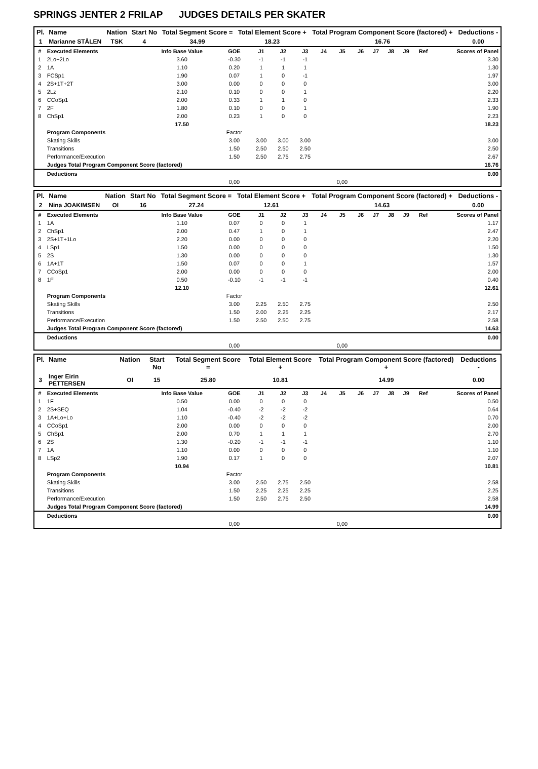SPRINGS JENTER 2 FRILAP JUDGES DETAILS PER SKATER
| Pl. | Name | Nation | Start No | Total Segment Score = | Total Element Score + | Total Program Component Score (factored) + | Deductions - |
| --- | --- | --- | --- | --- | --- | --- | --- |
| 1 | Marianne STÅLEN | TSK | 4 | 34.99 | 18.23 | 16.76 | 0.00 |
| # | Executed Elements | Info Base Value | GOE | J1 | J2 | J3 | J4 | J5 | J6 | J7 | J8 | J9 | Ref | Scores of Panel |
| --- | --- | --- | --- | --- | --- | --- | --- | --- | --- | --- | --- | --- | --- | --- |
| 1 | 2Lo+2Lo | 3.60 | -0.30 | -1 | -1 | -1 | | | | | | | | 3.30 |
| 2 | 1A | 1.10 | 0.20 | 1 | 1 | 1 | | | | | | | | 1.30 |
| 3 | FCSp1 | 1.90 | 0.07 | 1 | 0 | -1 | | | | | | | | 1.97 |
| 4 | 2S+1T+2T | 3.00 | 0.00 | 0 | 0 | 0 | | | | | | | | 3.00 |
| 5 | 2Lz | 2.10 | 0.10 | 0 | 0 | 1 | | | | | | | | 2.20 |
| 6 | CCoSp1 | 2.00 | 0.33 | 1 | 1 | 0 | | | | | | | | 2.33 |
| 7 | 2F | 1.80 | 0.10 | 0 | 0 | 1 | | | | | | | | 1.90 |
| 8 | ChSp1 | 2.00 | 0.23 | 1 | 0 | 0 | | | | | | | | 2.23 |
| | | 17.50 | | | | | | | | | | | | 18.23 |
| | Program Components | | Factor | | | | | | | | | | | |
| | Skating Skills | | 3.00 | 3.00 | 3.00 | 3.00 | | | | | | | | 3.00 |
| | Transitions | | 1.50 | 2.50 | 2.50 | 2.50 | | | | | | | | 2.50 |
| | Performance/Execution | | 1.50 | 2.50 | 2.75 | 2.75 | | | | | | | | 2.67 |
| | Judges Total Program Component Score (factored) | | | | | | | | | | | | | 16.76 |
| | Deductions | | | | | | | | | | | | | 0.00 |
| | | | 0,00 | | | | | 0,00 | | | | | | |
| Pl. | Name | Nation | Start No | Total Segment Score = | Total Element Score + | Total Program Component Score (factored) + | Deductions - |
| --- | --- | --- | --- | --- | --- | --- | --- |
| 2 | Nina JOAKIMSEN | OI | 16 | 27.24 | 12.61 | 14.63 | 0.00 |
| # | Executed Elements | Info Base Value | GOE | J1 | J2 | J3 | J4 | J5 | J6 | J7 | J8 | J9 | Ref | Scores of Panel |
| --- | --- | --- | --- | --- | --- | --- | --- | --- | --- | --- | --- | --- | --- | --- |
| 1 | 1A | 1.10 | 0.07 | 0 | 0 | 1 | | | | | | | | 1.17 |
| 2 | ChSp1 | 2.00 | 0.47 | 1 | 0 | 1 | | | | | | | | 2.47 |
| 3 | 2S+1T+1Lo | 2.20 | 0.00 | 0 | 0 | 0 | | | | | | | | 2.20 |
| 4 | LSp1 | 1.50 | 0.00 | 0 | 0 | 0 | | | | | | | | 1.50 |
| 5 | 2S | 1.30 | 0.00 | 0 | 0 | 0 | | | | | | | | 1.30 |
| 6 | 1A+1T | 1.50 | 0.07 | 0 | 0 | 1 | | | | | | | | 1.57 |
| 7 | CCoSp1 | 2.00 | 0.00 | 0 | 0 | 0 | | | | | | | | 2.00 |
| 8 | 1F | 0.50 | -0.10 | -1 | -1 | -1 | | | | | | | | 0.40 |
| | | 12.10 | | | | | | | | | | | | 12.61 |
| | Program Components | | Factor | | | | | | | | | | | |
| | Skating Skills | | 3.00 | 2.25 | 2.50 | 2.75 | | | | | | | | 2.50 |
| | Transitions | | 1.50 | 2.00 | 2.25 | 2.25 | | | | | | | | 2.17 |
| | Performance/Execution | | 1.50 | 2.50 | 2.50 | 2.75 | | | | | | | | 2.58 |
| | Judges Total Program Component Score (factored) | | | | | | | | | | | | | 14.63 |
| | Deductions | | | | | | | | | | | | | 0.00 |
| | | | 0,00 | | | | | 0,00 | | | | | | |
| Pl. | Name | Nation | Start No | Total Segment Score = | Total Element Score + | Total Program Component Score (factored) + | Deductions - |
| --- | --- | --- | --- | --- | --- | --- | --- |
| 3 | Inger Eirin PETTERSEN | OI | 15 | 25.80 | 10.81 | 14.99 | 0.00 |
| # | Executed Elements | Info Base Value | GOE | J1 | J2 | J3 | J4 | J5 | J6 | J7 | J8 | J9 | Ref | Scores of Panel |
| --- | --- | --- | --- | --- | --- | --- | --- | --- | --- | --- | --- | --- | --- | --- |
| 1 | 1F | 0.50 | 0.00 | 0 | 0 | 0 | | | | | | | | 0.50 |
| 2 | 2S+SEQ | 1.04 | -0.40 | -2 | -2 | -2 | | | | | | | | 0.64 |
| 3 | 1A+Lo+Lo | 1.10 | -0.40 | -2 | -2 | -2 | | | | | | | | 0.70 |
| 4 | CCoSp1 | 2.00 | 0.00 | 0 | 0 | 0 | | | | | | | | 2.00 |
| 5 | ChSp1 | 2.00 | 0.70 | 1 | 1 | 1 | | | | | | | | 2.70 |
| 6 | 2S | 1.30 | -0.20 | -1 | -1 | -1 | | | | | | | | 1.10 |
| 7 | 1A | 1.10 | 0.00 | 0 | 0 | 0 | | | | | | | | 1.10 |
| 8 | LSp2 | 1.90 | 0.17 | 1 | 0 | 0 | | | | | | | | 2.07 |
| | | 10.94 | | | | | | | | | | | | 10.81 |
| | Program Components | | Factor | | | | | | | | | | | |
| | Skating Skills | | 3.00 | 2.50 | 2.75 | 2.50 | | | | | | | | 2.58 |
| | Transitions | | 1.50 | 2.25 | 2.25 | 2.25 | | | | | | | | 2.25 |
| | Performance/Execution | | 1.50 | 2.50 | 2.75 | 2.50 | | | | | | | | 2.58 |
| | Judges Total Program Component Score (factored) | | | | | | | | | | | | | 14.99 |
| | Deductions | | | | | | | | | | | | | 0.00 |
| | | | 0,00 | | | | | 0,00 | | | | | | |